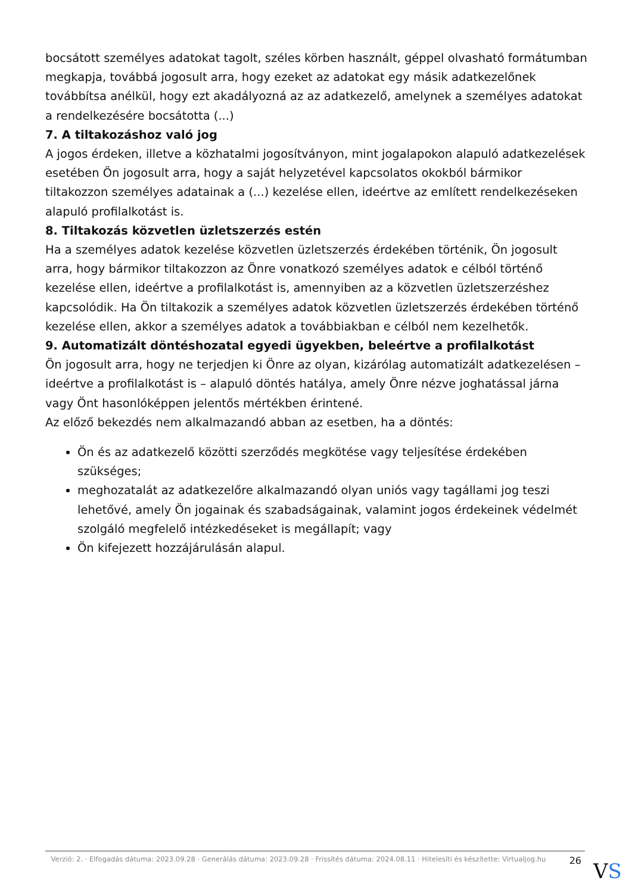bocsátott személyes adatokat tagolt, széles körben használt, géppel olvasható formátumban megkapja, továbbá jogosult arra, hogy ezeket az adatokat egy másik adatkezelőnek továbbítsa anélkül, hogy ezt akadályozná az az adatkezelő, amelynek a személyes adatokat a rendelkezésére bocsátotta (...)
7. A tiltakozáshoz való jog
A jogos érdeken, illetve a közhatalmi jogosítványon, mint jogalapokon alapuló adatkezelések esetében Ön jogosult arra, hogy a saját helyzetével kapcsolatos okokból bármikor tiltakozzon személyes adatainak a (...) kezelése ellen, ideértve az említett rendelkezéseken alapuló profilalkotást is.
8. Tiltakozás közvetlen üzletszerzés estén
Ha a személyes adatok kezelése közvetlen üzletszerzés érdekében történik, Ön jogosult arra, hogy bármikor tiltakozzon az Önre vonatkozó személyes adatok e célból történő kezelése ellen, ideértve a profilalkotást is, amennyiben az a közvetlen üzletszerzéshez kapcsolódik. Ha Ön tiltakozik a személyes adatok közvetlen üzletszerzés érdekében történő kezelése ellen, akkor a személyes adatok a továbbiakban e célból nem kezelhetők.
9. Automatizált döntéshozatal egyedi ügyekben, beleértve a profilalkotást
Ön jogosult arra, hogy ne terjedjen ki Önre az olyan, kizárólag automatizált adatkezelésen – ideértve a profilalkotást is – alapuló döntés hatálya, amely Önre nézve joghatással járna vagy Önt hasonlóképpen jelentős mértékben érintené.
Az előző bekezdés nem alkalmazandó abban az esetben, ha a döntés:
Ön és az adatkezelő közötti szerződés megkötése vagy teljesítése érdekében szükséges;
meghozatalát az adatkezelőre alkalmazandó olyan uniós vagy tagállami jog teszi lehetővé, amely Ön jogainak és szabadságainak, valamint jogos érdekeinek védelmét szolgáló megfelelő intézkedéseket is megállapít; vagy
Ön kifejezett hozzájárulásán alapul.
Verzió: 2. · Elfogadás dátuma: 2023.09.28 · Generálás dátuma: 2023.09.28 · Frissítés dátuma: 2024.08.11 · Hitelesíti és készítette: Virtualjog.hu
26
VS